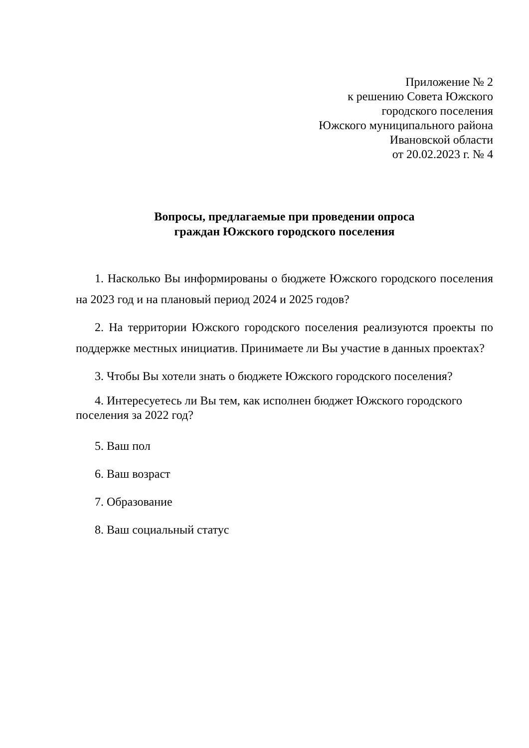Приложение № 2
к решению Совета Южского
городского поселения
Южского муниципального района
Ивановской области
от 20.02.2023 г. № 4
Вопросы, предлагаемые при проведении опроса
граждан Южского городского поселения
1. Насколько Вы информированы о бюджете Южского городского поселения на 2023 год и на плановый период 2024 и 2025 годов?
2. На территории Южского городского поселения реализуются проекты по поддержке местных инициатив. Принимаете ли Вы участие в данных проектах?
3. Чтобы Вы хотели знать о бюджете Южского городского поселения?
4. Интересуетесь ли Вы тем, как исполнен бюджет Южского городского поселения за 2022 год?
5. Ваш пол
6. Ваш возраст
7. Образование
8. Ваш социальный статус